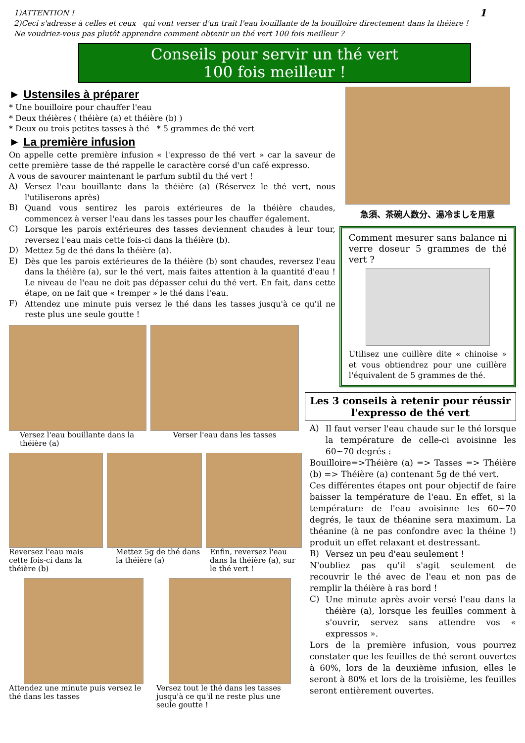1)ATTENTION !
2)Ceci s'adresse à celles et ceux qui vont verser d'un trait l'eau bouillante de la bouilloire directement dans la théière !
Ne voudriez-vous pas plutôt apprendre comment obtenir un thé vert 100 fois meilleur ?
1
Conseils pour servir un thé vert
100 fois meilleur !
► Ustensiles à préparer
* Une bouilloire pour chauffer l'eau
* Deux théières ( théière (a) et théière (b) )
* Deux ou trois petites tasses à thé * 5 grammes de thé vert
► La première infusion
On appelle cette première infusion « l'expresso de thé vert » car la saveur de cette première tasse de thé rappelle le caractère corsé d'un café expresso.
A vous de savourer maintenant le parfum subtil du thé vert !
A)
Versez l'eau bouillante dans la théière (a) (Réservez le thé vert, nous l'utiliserons après)
B)
Quand vous sentirez les parois extérieures de la théière chaudes, commencez à verser l'eau dans les tasses pour les chauffer également.
C)
Lorsque les parois extérieures des tasses deviennent chaudes à leur tour, reversez l'eau mais cette fois-ci dans la théière (b).
D)
Mettez 5g de thé dans la théière (a).
E)
Dès que les parois extérieures de la théière (b) sont chaudes, reversez l'eau dans la théière (a), sur le thé vert, mais faites attention à la quantité d'eau ! Le niveau de l'eau ne doit pas dépasser celui du thé vert. En fait, dans cette étape, on ne fait que « tremper » le thé dans l'eau.
F)
Attendez une minute puis versez le thé dans les tasses jusqu'à ce qu'il ne reste plus une seule goutte !
Versez l'eau bouillante dans la théière (a)
Verser l'eau dans les tasses
Reversez l'eau mais cette fois-ci dans la théière (b)
Mettez 5g de thé dans la théière (a)
Enfin, reversez l'eau dans la théière (a), sur le thé vert !
Attendez une minute puis versez le thé dans les tasses
Versez tout le thé dans les tasses jusqu'à ce qu'il ne reste plus une seule goutte !
急須、茶碗人数分、湯冷ましを用意
Comment mesurer sans balance ni verre doseur 5 grammes de thé vert ?
Utilisez une cuillère dite « chinoise » et vous obtiendrez pour une cuillère l'équivalent de 5 grammes de thé.
Les 3 conseils à retenir pour réussir l'expresso de thé vert
A)
Il faut verser l'eau chaude sur le thé lorsque la température de celle-ci avoisinne les 60~70 degrés :
Bouilloire=>Théière (a) => Tasses => Théière (b) => Théière (a) contenant 5g de thé vert.
Ces différentes étapes ont pour objectif de faire baisser la température de l'eau. En effet, si la température de l'eau avoisinne les 60~70 degrés, le taux de théanine sera maximum. La théanine (à ne pas confondre avec la théine !) produit un effet relaxant et destressant.
B)
Versez un peu d'eau seulement !
N'oubliez pas qu'il s'agit seulement de recouvrir le thé avec de l'eau et non pas de remplir la théière à ras bord !
C)
Une minute après avoir versé l'eau dans la théière (a), lorsque les feuilles comment à s'ouvrir, servez sans attendre vos « expressos ».
Lors de la première infusion, vous pourrez constater que les feuilles de thé seront ouvertes à 60%, lors de la deuxième infusion, elles le seront à 80% et lors de la troisième, les feuilles seront entièrement ouvertes.